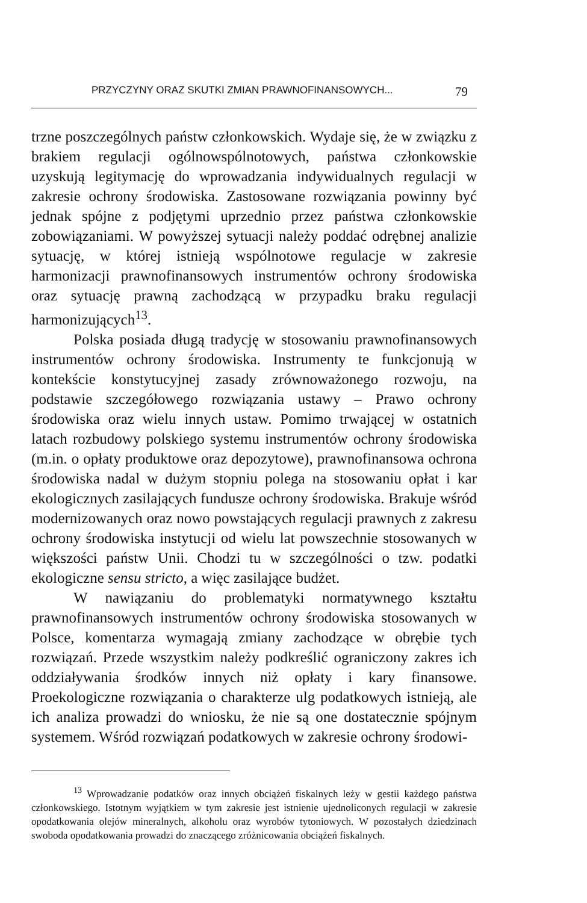PRZYCZYNY ORAZ SKUTKI ZMIAN PRAWNOFINANSOWYCH... 79
trzne poszczególnych państw członkowskich. Wydaje się, że w związku z brakiem regulacji ogólnowspólnotowych, państwa członkowskie uzyskują legitymację do wprowadzania indywidualnych regulacji w zakresie ochrony środowiska. Zastosowane rozwiązania powinny być jednak spójne z podjętymi uprzednio przez państwa członkowskie zobowiązaniami. W powyższej sytuacji należy poddać odrębnej analizie sytuację, w której istnieją wspólnotowe regulacje w zakresie harmonizacji prawnofinansowych instrumentów ochrony środowiska oraz sytuację prawną zachodzącą w przypadku braku regulacji harmonizujących<sup>13</sup>.
Polska posiada długą tradycję w stosowaniu prawnofinansowych instrumentów ochrony środowiska. Instrumenty te funkcjonują w kontekście konstytucyjnej zasady zrównoważonego rozwoju, na podstawie szczegółowego rozwiązania ustawy – Prawo ochrony środowiska oraz wielu innych ustaw. Pomimo trwającej w ostatnich latach rozbudowy polskiego systemu instrumentów ochrony środowiska (m.in. o opłaty produktowe oraz depozytowe), prawnofinansowa ochrona środowiska nadal w dużym stopniu polega na stosowaniu opłat i kar ekologicznych zasilających fundusze ochrony środowiska. Brakuje wśród modernizowanych oraz nowo powstających regulacji prawnych z zakresu ochrony środowiska instytucji od wielu lat powszechnie stosowanych w większości państw Unii. Chodzi tu w szczególności o tzw. podatki ekologiczne sensu stricto, a więc zasilające budżet.
W nawiązaniu do problematyki normatywnego kształtu prawnofinansowych instrumentów ochrony środowiska stosowanych w Polsce, komentarza wymagają zmiany zachodzące w obrębie tych rozwiązań. Przede wszystkim należy podkreślić ograniczony zakres ich oddziaływania środków innych niż opłaty i kary finansowe. Proekologiczne rozwiązania o charakterze ulg podatkowych istnieją, ale ich analiza prowadzi do wniosku, że nie są one dostatecznie spójnym systemem. Wśród rozwiązań podatkowych w zakresie ochrony środowi-
<sup>13</sup> Wprowadzanie podatków oraz innych obciążeń fiskalnych leży w gestii każdego państwa członkowskiego. Istotnym wyjątkiem w tym zakresie jest istnienie ujednoliconych regulacji w zakresie opodatkowania olejów mineralnych, alkoholu oraz wyrobów tytoniowych. W pozostałych dziedzinach swoboda opodatkowania prowadzi do znaczącego zróżnicowania obciążeń fiskalnych.